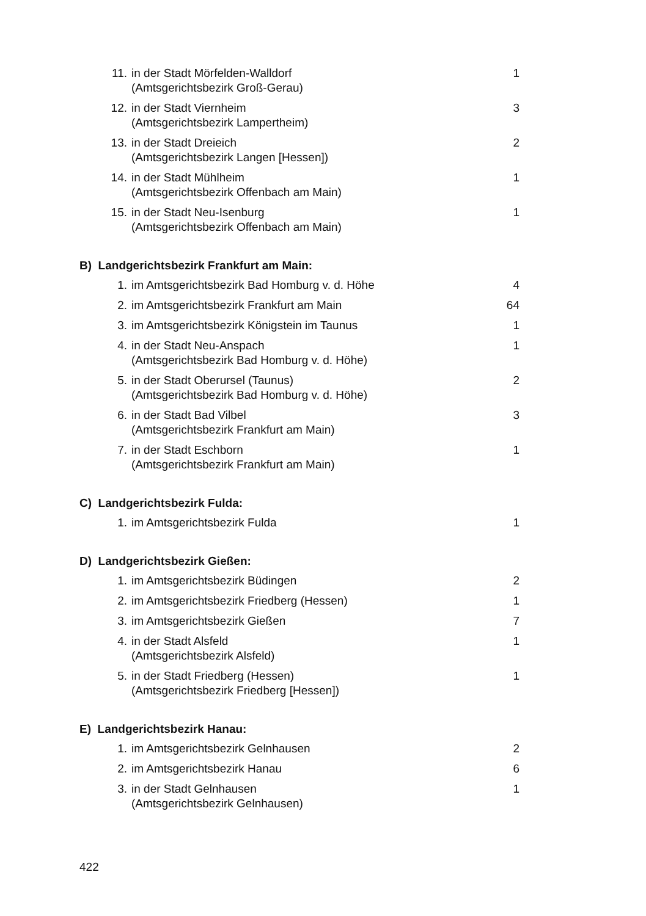| 11. | in der Stadt Mörfelden-Walldorf (Amtsgerichtsbezirk Groß-Gerau) | 1 |
| 12. | in der Stadt Viernheim (Amtsgerichtsbezirk Lampertheim) | 3 |
| 13. | in der Stadt Dreieich (Amtsgerichtsbezirk Langen [Hessen]) | 2 |
| 14. | in der Stadt Mühlheim (Amtsgerichtsbezirk Offenbach am Main) | 1 |
| 15. | in der Stadt Neu-Isenburg (Amtsgerichtsbezirk Offenbach am Main) | 1 |
| B) Landgerichtsbezirk Frankfurt am Main: | | |
| 1. | im Amtsgerichtsbezirk Bad Homburg v. d. Höhe | 4 |
| 2. | im Amtsgerichtsbezirk Frankfurt am Main | 64 |
| 3. | im Amtsgerichtsbezirk Königstein im Taunus | 1 |
| 4. | in der Stadt Neu-Anspach (Amtsgerichtsbezirk Bad Homburg v. d. Höhe) | 1 |
| 5. | in der Stadt Oberursel (Taunus) (Amtsgerichtsbezirk Bad Homburg v. d. Höhe) | 2 |
| 6. | in der Stadt Bad Vilbel (Amtsgerichtsbezirk Frankfurt am Main) | 3 |
| 7. | in der Stadt Eschborn (Amtsgerichtsbezirk Frankfurt am Main) | 1 |
| C) Landgerichtsbezirk Fulda: | | |
| 1. | im Amtsgerichtsbezirk Fulda | 1 |
| D) Landgerichtsbezirk Gießen: | | |
| 1. | im Amtsgerichtsbezirk Büdingen | 2 |
| 2. | im Amtsgerichtsbezirk Friedberg (Hessen) | 1 |
| 3. | im Amtsgerichtsbezirk Gießen | 7 |
| 4. | in der Stadt Alsfeld (Amtsgerichtsbezirk Alsfeld) | 1 |
| 5. | in der Stadt Friedberg (Hessen) (Amtsgerichtsbezirk Friedberg [Hessen]) | 1 |
| E) Landgerichtsbezirk Hanau: | | |
| 1. | im Amtsgerichtsbezirk Gelnhausen | 2 |
| 2. | im Amtsgerichtsbezirk Hanau | 6 |
| 3. | in der Stadt Gelnhausen (Amtsgerichtsbezirk Gelnhausen) | 1 |
422